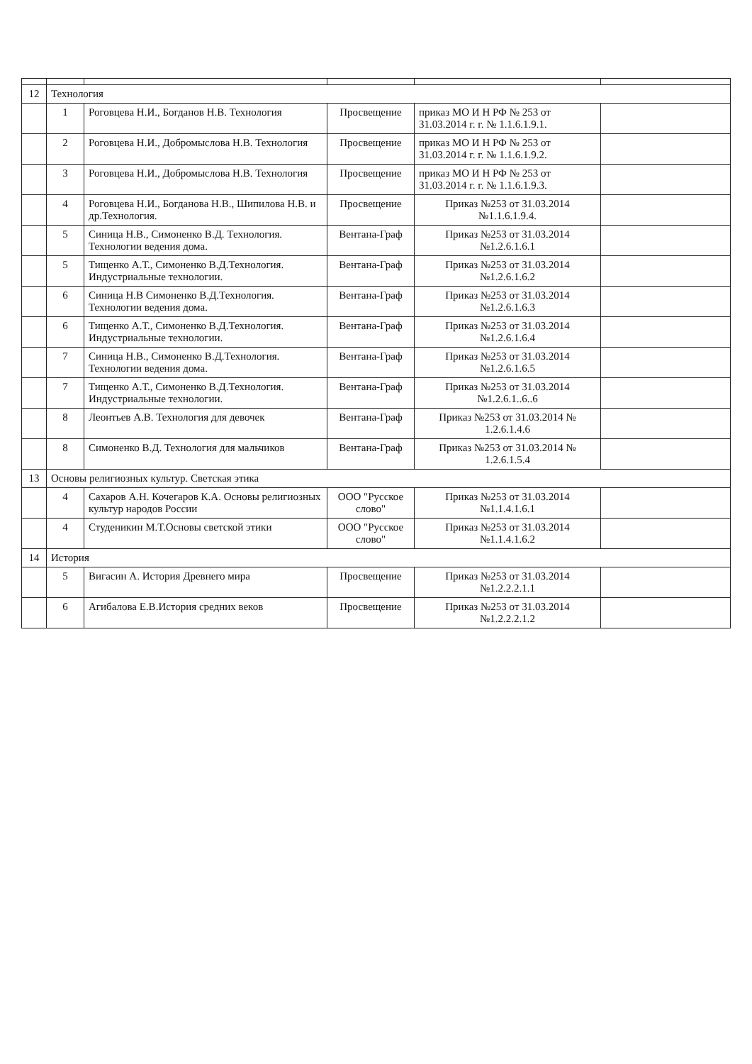| 12 | Технология | | | | |
| | 1 | Роговцева Н.И., Богданов Н.В. Технология | Просвещение | приказ МО И Н РФ № 253 от 31.03.2014 г. г. № 1.1.6.1.9.1. | |
| | 2 | Роговцева Н.И., Добромыслова Н.В. Технология | Просвещение | приказ МО И Н РФ № 253 от 31.03.2014 г. г. № 1.1.6.1.9.2. | |
| | 3 | Роговцева Н.И., Добромыслова Н.В. Технология | Просвещение | приказ МО И Н РФ № 253 от 31.03.2014 г. г. № 1.1.6.1.9.3. | |
| | 4 | Роговцева Н.И., Богданова Н.В., Шипилова Н.В. и др.Технология. | Просвещение | Приказ №253 от 31.03.2014 №1.1.6.1.9.4. | |
| | 5 | Синица Н.В., Симоненко В.Д. Технология. Технологии ведения дома. | Вентана-Граф | Приказ №253 от 31.03.2014 №1.2.6.1.6.1 | |
| | 5 | Тищенко А.Т., Симоненко В.Д.Технология. Индустриальные технологии. | Вентана-Граф | Приказ №253 от 31.03.2014 №1.2.6.1.6.2 | |
| | 6 | Синица Н.В Симоненко В.Д.Технология. Технологии ведения дома. | Вентана-Граф | Приказ №253 от 31.03.2014 №1.2.6.1.6.3 | |
| | 6 | Тищенко А.Т., Симоненко В.Д.Технология. Индустриальные технологии. | Вентана-Граф | Приказ №253 от 31.03.2014 №1.2.6.1.6.4 | |
| | 7 | Синица Н.В., Симоненко В.Д.Технология. Технологии ведения дома. | Вентана-Граф | Приказ №253 от 31.03.2014 №1.2.6.1.6.5 | |
| | 7 | Тищенко А.Т., Симоненко В.Д.Технология. Индустриальные технологии. | Вентана-Граф | Приказ №253 от 31.03.2014 №1.2.6.1..6..6 | |
| | 8 | Леонтьев А.В. Технология для девочек | Вентана-Граф | Приказ №253 от 31.03.2014 № 1.2.6.1.4.6 | |
| | 8 | Симоненко В.Д. Технология для мальчиков | Вентана-Граф | Приказ №253 от 31.03.2014 № 1.2.6.1.5.4 | |
| 13 | Основы религиозных культур. Светская этика | | | | |
| | 4 | Сахаров А.Н. Кочегаров К.А. Основы религиозных культур народов России | ООО "Русское слово" | Приказ №253 от 31.03.2014 №1.1.4.1.6.1 | |
| | 4 | Студеникин М.Т.Основы светской этики | ООО "Русское слово" | Приказ №253 от 31.03.2014 №1.1.4.1.6.2 | |
| 14 | История | | | | |
| | 5 | Вигасин А. История Древнего мира | Просвещение | Приказ №253 от 31.03.2014 №1.2.2.2.1.1 | |
| | 6 | Агибалова Е.В.История средних веков | Просвещение | Приказ №253 от 31.03.2014 №1.2.2.2.1.2 | |